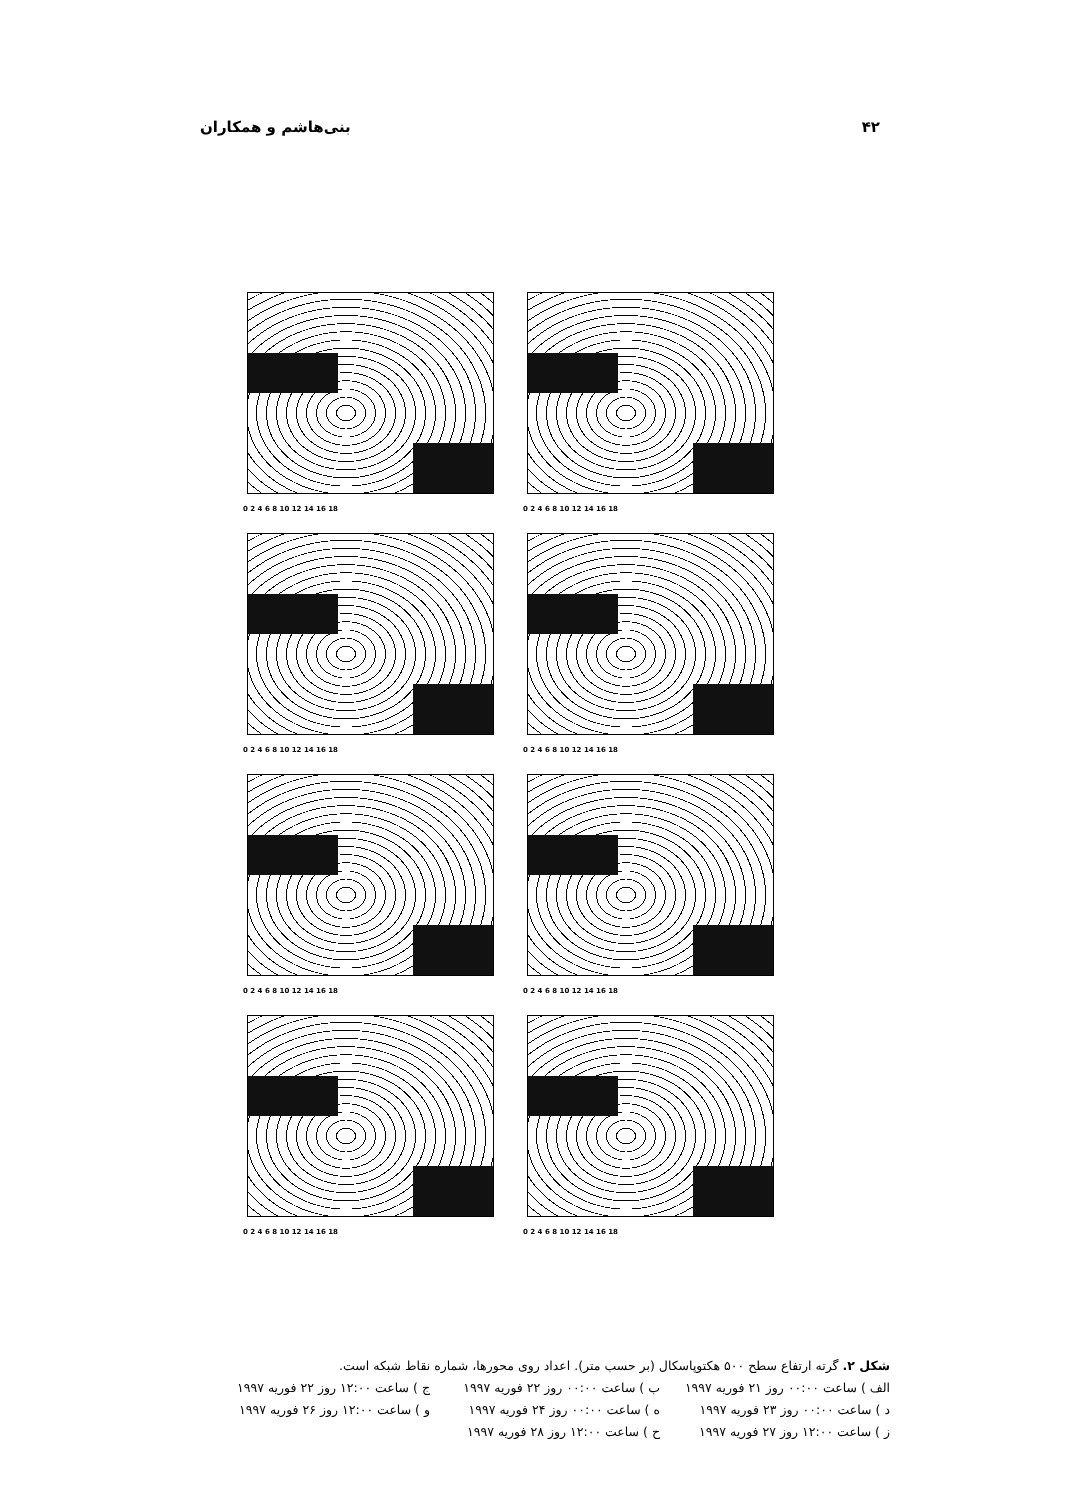۴۲ بنی‌هاشم و همکاران
0 2 4 6 8 10 12 14 16 18
0 2 4 6 8 10 12 14 16 18
0 2 4 6 8 10 12 14 16 18
0 2 4 6 8 10 12 14 16 18
0 2 4 6 8 10 12 14 16 18
0 2 4 6 8 10 12 14 16 18
0 2 4 6 8 10 12 14 16 18
0 2 4 6 8 10 12 14 16 18
شکل ۲. گرته ارتفاع سطح ۵۰۰ هکتوپاسکال (بر حسب متر). اعداد روی محورها، شماره نقاط شبکه است.
الف ) ساعت ۰۰:۰۰ روز ۲۱ فوریه ۱۹۹۷ ب ) ساعت ۰۰:۰۰ روز ۲۲ فوریه ۱۹۹۷ ج ) ساعت ۱۲:۰۰ روز ۲۲ فوریه ۱۹۹۷
د ) ساعت ۰۰:۰۰ روز ۲۳ فوریه ۱۹۹۷ ه ) ساعت ۰۰:۰۰ روز ۲۴ فوریه ۱۹۹۷ و ) ساعت ۱۲:۰۰ روز ۲۶ فوریه ۱۹۹۷
ز ) ساعت ۱۲:۰۰ روز ۲۷ فوریه ۱۹۹۷ ح ) ساعت ۱۲:۰۰ روز ۲۸ فوریه ۱۹۹۷